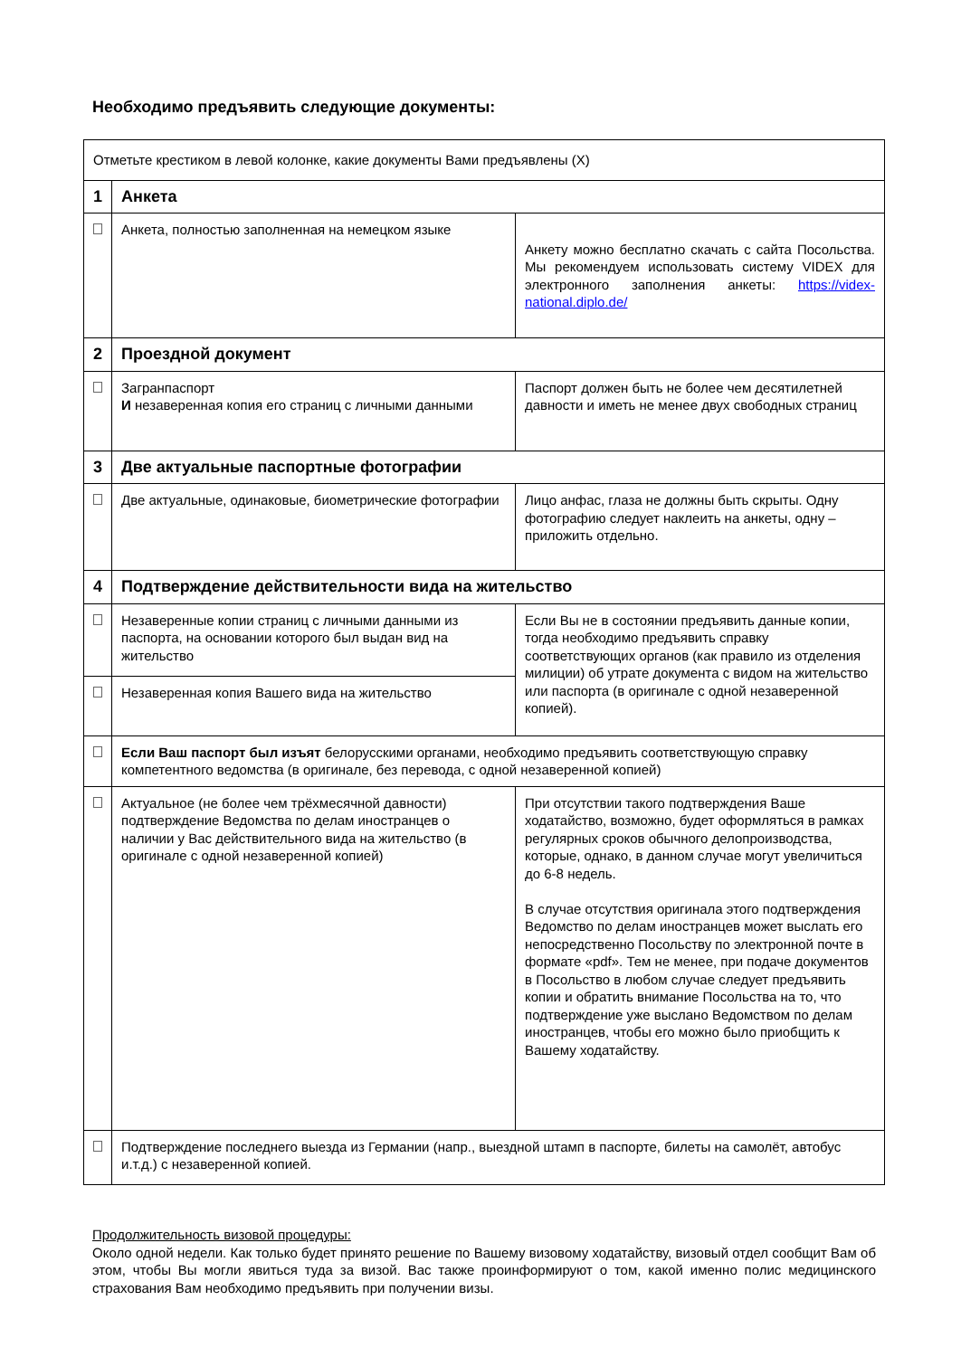Необходимо предъявить следующие документы:
| Отметьте крестиком в левой колонке, какие документы Вами предъявлены (X) | | |
| 1 | Анкета | |
| | Анкета, полностью заполненная на немецком языке | Анкету можно бесплатно скачать с сайта Посольства. Мы рекомендуем использовать систему VIDEX для электронного заполнения анкеты: https://videx-national.diplo.de/ |
| 2 | Проездной документ | |
| | Загранпаспорт И незаверенная копия его страниц с личными данными | Паспорт должен быть не более чем десятилетней давности и иметь не менее двух свободных страниц |
| 3 | Две актуальные паспортные фотографии | |
| | Две актуальные, одинаковые, биометрические фотографии | Лицо анфас, глаза не должны быть скрыты. Одну фотографию следует наклеить на анкеты, одну – приложить отдельно. |
| 4 | Подтверждение действительности вида на жительство | |
| | Незаверенные копии страниц с личными данными из паспорта, на основании которого был выдан вид на жительство | Если Вы не в состоянии предъявить данные копии, тогда необходимо предъявить справку соответствующих органов (как правило из отделения милиции) об утрате документа с видом на жительство или паспорта (в оригинале с одной незаверенной копией). |
| | Незаверенная копия Вашего вида на жительство | |
| | Если Ваш паспорт был изъят белорусскими органами, необходимо предъявить соответствующую справку компетентного ведомства (в оригинале, без перевода, с одной незаверенной копией) | |
| | Актуальное (не более чем трёхмесячной давности) подтверждение Ведомства по делам иностранцев о наличии у Вас действительного вида на жительство (в оригинале с одной незаверенной копией) | При отсутствии такого подтверждения Ваше ходатайство, возможно, будет оформляться в рамках регулярных сроков обычного делопроизводства, которые, однако, в данном случае могут увеличиться до 6-8 недель. В случае отсутствия оригинала этого подтверждения Ведомство по делам иностранцев может выслать его непосредственно Посольству по электронной почте в формате «pdf». Тем не менее, при подаче документов в Посольство в любом случае следует предъявить копии и обратить внимание Посольства на то, что подтверждение уже выслано Ведомством по делам иностранцев, чтобы его можно было приобщить к Вашему ходатайству. |
| | Подтверждение последнего выезда из Германии (напр., выездной штамп в паспорте, билеты на самолёт, автобус и.т.д.) с незаверенной копией. | |
Продолжительность визовой процедуры:
Около одной недели. Как только будет принято решение по Вашему визовому ходатайству, визовый отдел сообщит Вам об этом, чтобы Вы могли явиться туда за визой. Вас также проинформируют о том, какой именно полис медицинского страхования Вам необходимо предъявить при получении визы.